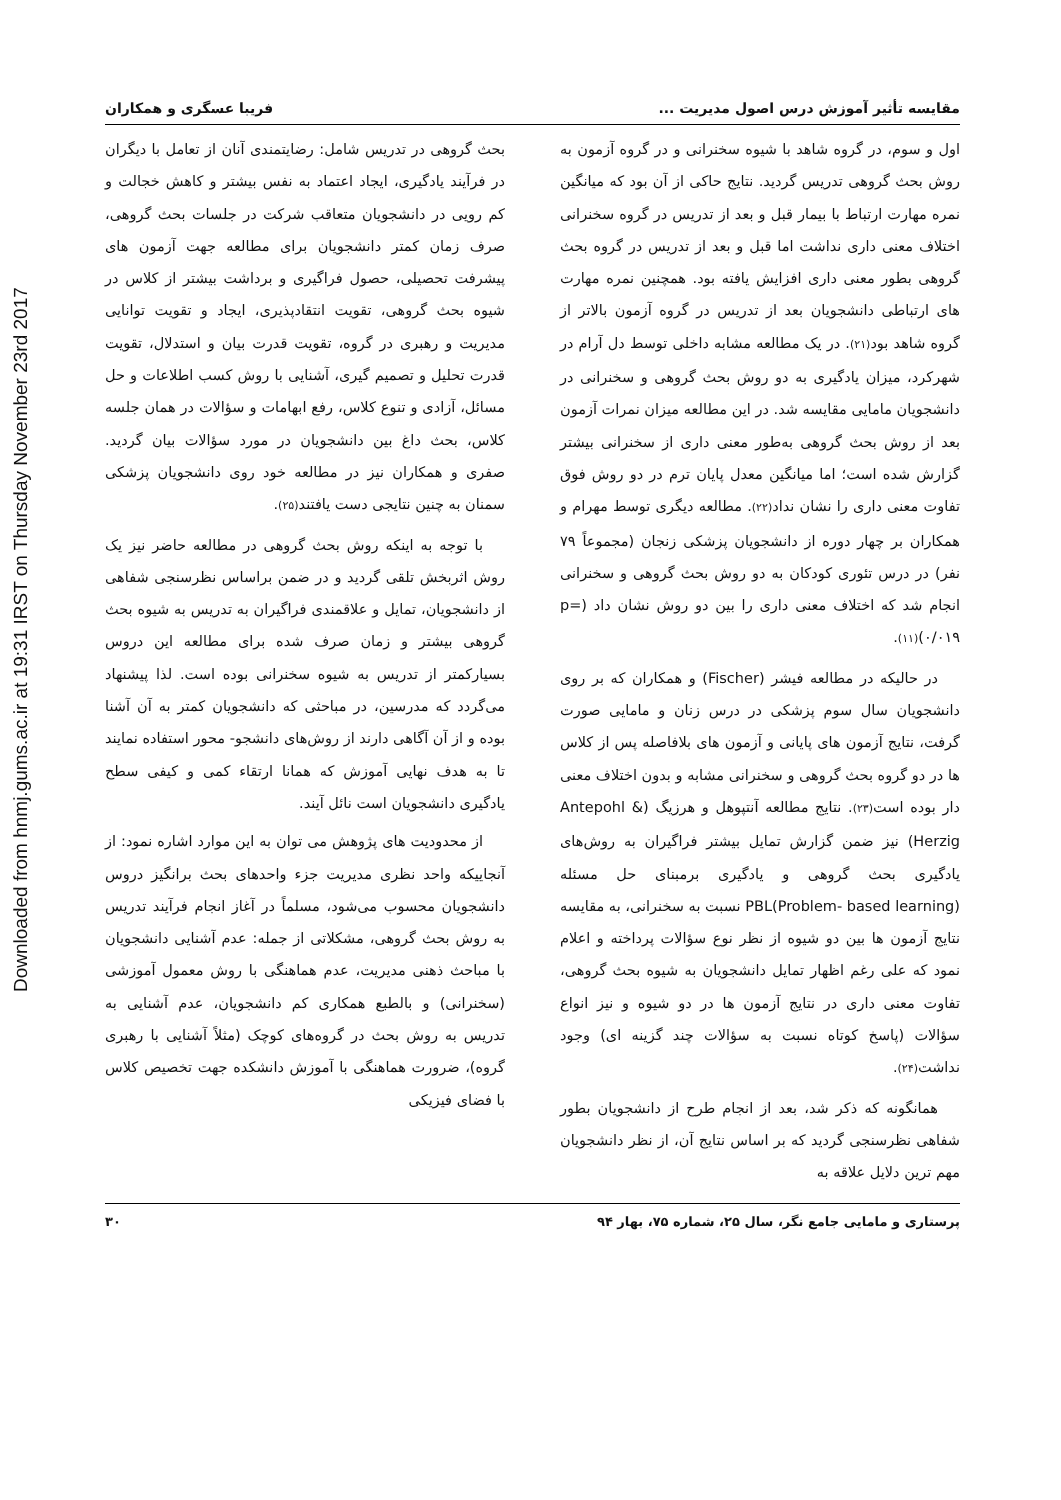Downloaded from hnmj.gums.ac.ir at 19:31 IRST on Thursday November 23rd 2017
مقایسه تأثیر آموزش درس اصول مدیریت ... فریبا عسگری و همکاران
اول و سوم، در گروه شاهد با شیوه سخنرانی و در گروه آزمون به روش بحث گروهی تدریس گردید. نتایج حاکی از آن بود که میانگین نمره مهارت ارتباط با بیمار قبل و بعد از تدریس در گروه سخنرانی اختلاف معنی داری نداشت اما قبل و بعد از تدریس در گروه بحث گروهی بطور معنی داری افزایش یافته بود. همچنین نمره مهارت های ارتباطی دانشجویان بعد از تدریس در گروه آزمون بالاتر از گروه شاهد بود(۲۱). در یک مطالعه مشابه داخلی توسط دل آرام در شهرکرد، میزان یادگیری به دو روش بحث گروهی و سخنرانی در دانشجویان مامایی مقایسه شد. در این مطالعه میزان نمرات آزمون بعد از روش بحث گروهی به‌طور معنی داری از سخنرانی بیشتر گزارش شده است؛ اما میانگین معدل پایان ترم در دو روش فوق تفاوت معنی داری را نشان نداد(۲۲). مطالعه دیگری توسط مهرام و همکاران بر چهار دوره از دانشجویان پزشکی زنجان (مجموعاً ۷۹ نفر) در درس تئوری کودکان به دو روش بحث گروهی و سخنرانی انجام شد که اختلاف معنی داری را بین دو روش نشان داد (p= ۰/۰۱۹)(۱۱).
در حالیکه در مطالعه فیشر (Fischer) و همکاران که بر روی دانشجویان سال سوم پزشکی در درس زنان و مامایی صورت گرفت، نتایج آزمون های پایانی و آزمون های بلافاصله پس از کلاس ها در دو گروه بحث گروهی و سخنرانی مشابه و بدون اختلاف معنی دار بوده است(۲۳). نتایج مطالعه آنتپوهل و هرزیگ (Antepohl & Herzig) نیز ضمن گزارش تمایل بیشتر فراگیران به روش‌های یادگیری بحث گروهی و یادگیری برمبنای حل مسئله (PBL(Problem- based learning نسبت به سخنرانی، به مقایسه نتایج آزمون ها بین دو شیوه از نظر نوع سؤالات پرداخته و اعلام نمود که علی رغم اظهار تمایل دانشجویان به شیوه بحث گروهی، تفاوت معنی داری در نتایج آزمون ها در دو شیوه و نیز انواع سؤالات (پاسخ کوتاه نسبت به سؤالات چند گزینه ای) وجود نداشت(۲۴).
همانگونه که ذکر شد، بعد از انجام طرح از دانشجویان بطور شفاهی نظرسنجی گردید که بر اساس نتایج آن، از نظر دانشجویان مهم ترین دلایل علاقه به
بحث گروهی در تدریس شامل: رضایتمندی آنان از تعامل با دیگران در فرآیند یادگیری، ایجاد اعتماد به نفس بیشتر و کاهش خجالت و کم رویی در دانشجویان متعاقب شرکت در جلسات بحث گروهی، صرف زمان کمتر دانشجویان برای مطالعه جهت آزمون های پیشرفت تحصیلی، حصول فراگیری و برداشت بیشتر از کلاس در شیوه بحث گروهی، تقویت انتقادپذیری، ایجاد و تقویت توانایی مدیریت و رهبری در گروه، تقویت قدرت بیان و استدلال، تقویت قدرت تحلیل و تصمیم گیری، آشنایی با روش کسب اطلاعات و حل مسائل، آزادی و تنوع کلاس، رفع ابهامات و سؤالات در همان جلسه کلاس، بحث داغ بین دانشجویان در مورد سؤالات بیان گردید. صفری و همکاران نیز در مطالعه خود روی دانشجویان پزشکی سمنان به چنین نتایجی دست یافتند(۲۵).
با توجه به اینکه روش بحث گروهی در مطالعه حاضر نیز یک روش اثربخش تلقی گردید و در ضمن براساس نظرسنجی شفاهی از دانشجویان، تمایل و علاقمندی فراگیران به تدریس به شیوه بحث گروهی بیشتر و زمان صرف شده برای مطالعه این دروس بسیارکمتر از تدریس به شیوه سخنرانی بوده است. لذا پیشنهاد می‌گردد که مدرسین، در مباحثی که دانشجویان کمتر به آن آشنا بوده و از آن آگاهی دارند از روش‌های دانشجو- محور استفاده نمایند تا به هدف نهایی آموزش که همانا ارتقاء کمی و کیفی سطح یادگیری دانشجویان است نائل آیند.
از محدودیت های پژوهش می توان به این موارد اشاره نمود: از آنجاییکه واحد نظری مدیریت جزء واحدهای بحث برانگیز دروس دانشجویان محسوب می‌شود، مسلماً در آغاز انجام فرآیند تدریس به روش بحث گروهی، مشکلاتی از جمله: عدم آشنایی دانشجویان با مباحث ذهنی مدیریت، عدم هماهنگی با روش معمول آموزشی (سخنرانی) و بالطبع همکاری کم دانشجویان، عدم آشنایی به تدریس به روش بحث در گروه‌های کوچک (مثلاً آشنایی با رهبری گروه)، ضرورت هماهنگی با آموزش دانشکده جهت تخصیص کلاس با فضای فیزیکی
پرستاری و مامایی جامع نگر، سال ۲۵، شماره ۷۵، بهار ۹۴ ۳۰